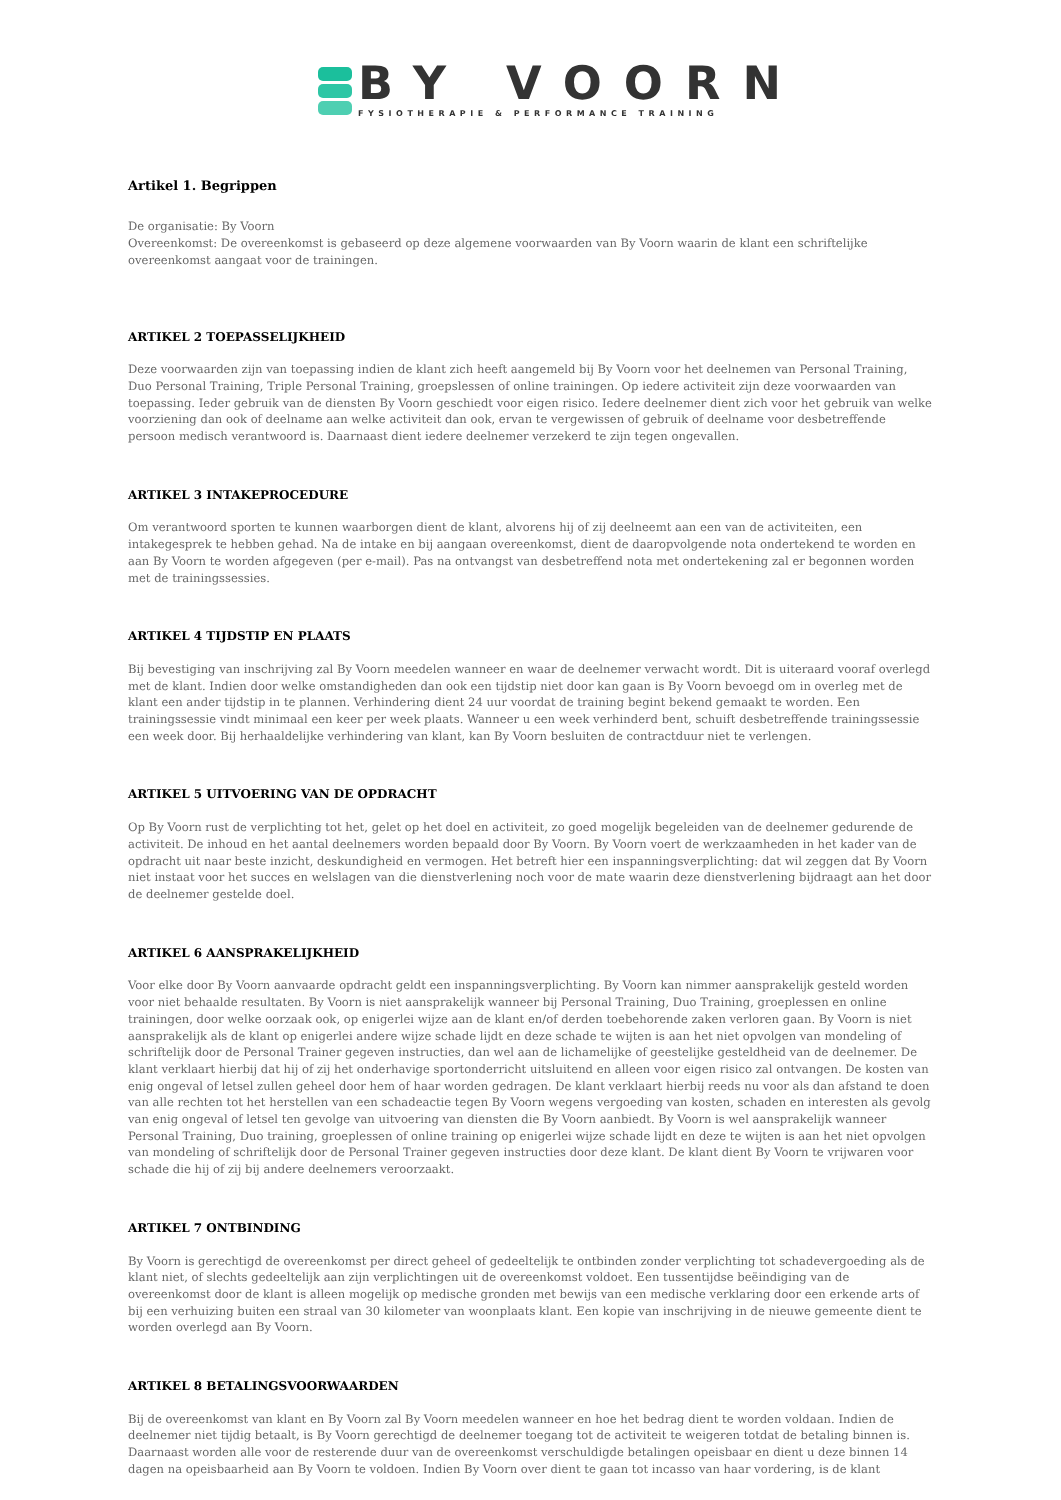BY VOORN
FYSIOTHERAPIE & PERFORMANCE TRAINING
Artikel 1. Begrippen
De organisatie: By Voorn
Overeenkomst: De overeenkomst is gebaseerd op deze algemene voorwaarden van By Voorn waarin de klant een schriftelijke overeenkomst aangaat voor de trainingen.
ARTIKEL 2 TOEPASSELIJKHEID
Deze voorwaarden zijn van toepassing indien de klant zich heeft aangemeld bij By Voorn voor het deelnemen van Personal Training, Duo Personal Training, Triple Personal Training, groepslessen of online trainingen. Op iedere activiteit zijn deze voorwaarden van toepassing. Ieder gebruik van de diensten By Voorn geschiedt voor eigen risico. Iedere deelnemer dient zich voor het gebruik van welke voorziening dan ook of deelname aan welke activiteit dan ook, ervan te vergewissen of gebruik of deelname voor desbetreffende persoon medisch verantwoord is. Daarnaast dient iedere deelnemer verzekerd te zijn tegen ongevallen.
ARTIKEL 3 INTAKEPROCEDURE
Om verantwoord sporten te kunnen waarborgen dient de klant, alvorens hij of zij deelneemt aan een van de activiteiten, een intakegesprek te hebben gehad. Na de intake en bij aangaan overeenkomst, dient de daaropvolgende nota ondertekend te worden en aan By Voorn te worden afgegeven (per e-mail). Pas na ontvangst van desbetreffend nota met ondertekening zal er begonnen worden met de trainingssessies.
ARTIKEL 4 TIJDSTIP EN PLAATS
Bij bevestiging van inschrijving zal By Voorn meedelen wanneer en waar de deelnemer verwacht wordt. Dit is uiteraard vooraf overlegd met de klant. Indien door welke omstandigheden dan ook een tijdstip niet door kan gaan is By Voorn bevoegd om in overleg met de klant een ander tijdstip in te plannen. Verhindering dient 24 uur voordat de training begint bekend gemaakt te worden. Een trainingssessie vindt minimaal een keer per week plaats. Wanneer u een week verhinderd bent, schuift desbetreffende trainingssessie een week door. Bij herhaaldelijke verhindering van klant, kan By Voorn besluiten de contractduur niet te verlengen.
ARTIKEL 5 UITVOERING VAN DE OPDRACHT
Op By Voorn rust de verplichting tot het, gelet op het doel en activiteit, zo goed mogelijk begeleiden van de deelnemer gedurende de activiteit. De inhoud en het aantal deelnemers worden bepaald door By Voorn. By Voorn voert de werkzaamheden in het kader van de opdracht uit naar beste inzicht, deskundigheid en vermogen. Het betreft hier een inspanningsverplichting: dat wil zeggen dat By Voorn niet instaat voor het succes en welslagen van die dienstverlening noch voor de mate waarin deze dienstverlening bijdraagt aan het door de deelnemer gestelde doel.
ARTIKEL 6 AANSPRAKELIJKHEID
Voor elke door By Voorn aanvaarde opdracht geldt een inspanningsverplichting. By Voorn kan nimmer aansprakelijk gesteld worden voor niet behaalde resultaten. By Voorn is niet aansprakelijk wanneer bij Personal Training, Duo Training, groeplessen en online trainingen, door welke oorzaak ook, op enigerlei wijze aan de klant en/of derden toebehorende zaken verloren gaan. By Voorn is niet aansprakelijk als de klant op enigerlei andere wijze schade lijdt en deze schade te wijten is aan het niet opvolgen van mondeling of schriftelijk door de Personal Trainer gegeven instructies, dan wel aan de lichamelijke of geestelijke gesteldheid van de deelnemer. De klant verklaart hierbij dat hij of zij het onderhavige sportonderricht uitsluitend en alleen voor eigen risico zal ontvangen. De kosten van enig ongeval of letsel zullen geheel door hem of haar worden gedragen. De klant verklaart hierbij reeds nu voor als dan afstand te doen van alle rechten tot het herstellen van een schadeactie tegen By Voorn wegens vergoeding van kosten, schaden en interesten als gevolg van enig ongeval of letsel ten gevolge van uitvoering van diensten die By Voorn aanbiedt. By Voorn is wel aansprakelijk wanneer Personal Training, Duo training, groeplessen of online training op enigerlei wijze schade lijdt en deze te wijten is aan het niet opvolgen van mondeling of schriftelijk door de Personal Trainer gegeven instructies door deze klant. De klant dient By Voorn te vrijwaren voor schade die hij of zij bij andere deelnemers veroorzaakt.
ARTIKEL 7 ONTBINDING
By Voorn is gerechtigd de overeenkomst per direct geheel of gedeeltelijk te ontbinden zonder verplichting tot schadevergoeding als de klant niet, of slechts gedeeltelijk aan zijn verplichtingen uit de overeenkomst voldoet. Een tussentijdse beëindiging van de overeenkomst door de klant is alleen mogelijk op medische gronden met bewijs van een medische verklaring door een erkende arts of bij een verhuizing buiten een straal van 30 kilometer van woonplaats klant. Een kopie van inschrijving in de nieuwe gemeente dient te worden overlegd aan By Voorn.
ARTIKEL 8 BETALINGSVOORWAARDEN
Bij de overeenkomst van klant en By Voorn zal By Voorn meedelen wanneer en hoe het bedrag dient te worden voldaan. Indien de deelnemer niet tijdig betaalt, is By Voorn gerechtigd de deelnemer toegang tot de activiteit te weigeren totdat de betaling binnen is. Daarnaast worden alle voor de resterende duur van de overeenkomst verschuldigde betalingen opeisbaar en dient u deze binnen 14 dagen na opeisbaarheid aan By Voorn te voldoen. Indien By Voorn over dient te gaan tot incasso van haar vordering, is de klant